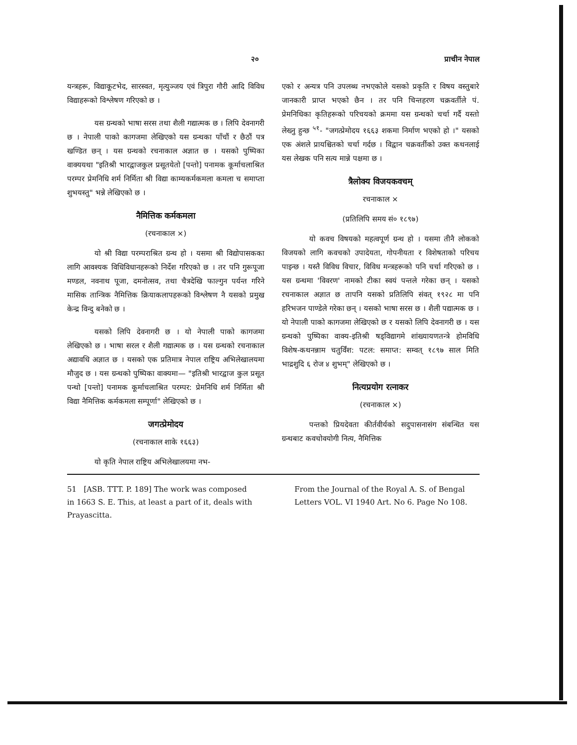२० प्राचीन नेपाल
यन्त्रहरू, विद्याकूटभेद, सारस्वत, मृत्युञ्जय एवं त्रिपुरा गौरी आदि विविध विद्याहरूको विश्लेषण गरिएको छ ।
यस ग्रन्थको भाषा सरस तथा शैली गद्यात्मक छ । लिपि देवनागरी छ । नेपाली पाको कागजमा लेखिएको यस ग्रन्थका पाँचौं र छैठौं पत्र खण्डित छन् । यस ग्रन्थको रचनाकाल अज्ञात छ । यसको पुष्पिका वाक्ययथा "इतिश्री भारद्वाजकुल प्रसूतयेतो [पन्तो] पनामक कूर्माचलाश्रित परम्पर प्रेमनिधि शर्म निर्मिता श्री विद्या काम्यकर्मकमला कमला च समाप्ता शुभयस्तु" भन्ने लेखिएको छ ।
नैमित्तिक कर्मकमला
(रचनाकाल ×)
यो श्री विद्या परम्पराश्रित ग्रन्थ हो । यसमा श्री विद्योपासकका लागि आवश्यक विधिविधानहरूको निर्देश गरिएको छ । तर पनि गुरूपूजा मण्डल, नवनाथ पूजा, दमनोत्सव, तथा चैत्रदेखि फाल्गुन पर्यन्त गरिने मासिक तान्त्रिक नैमित्तिक क्रियाकलापहरूको विश्लेषण नै यसको प्रमुख केन्द्र विन्दु बनेको छ ।
यसको लिपि देवनागरी छ । यो नेपाली पाको कागजमा लेखिएको छ । भाषा सरल र शैली गद्यात्मक छ । यस ग्रन्थको रचनाकाल अद्यावधि अज्ञात छ । यसको एक प्रतिमात्र नेपाल राष्ट्रिय अभिलेखालयमा मौजुद छ । यस ग्रन्थको पुष्पिका वाक्यमा— "इतिश्री भारद्वाज कुल प्रसूत पन्थो [पन्तो] पनामक कूर्माचलाश्रित परम्पर: प्रेमनिधि शर्म निर्मिता श्री विद्या नैमित्तिक कर्मकमला सम्पूर्णा" लेखिएको छ ।
जगत्प्रेमोदय
(रचनाकाल शाके १६६३)
यो कृति नेपाल राष्ट्रिय अभिलेखालयमा नभ-
एको र अन्यत्र पनि उपलब्ध नभएकोले यसको प्रकृति र विषय वस्तुबारे जानकारी प्राप्त भएको छैन । तर पनि चिन्तहरण चक्रवर्तीले पं. प्रेमनिधिका कृतिहरूको परिचयको क्रममा यस ग्रन्थको चर्चा गर्दै यस्तो लेख्नु हुन्छ <sup>५१</sup>- "जगत्प्रेमोदय १६६३ शकमा निर्माण भएको हो ।" यसको एक अंशले प्रायश्चितको चर्चा गर्दछ । विद्वान चक्रवर्तीको उक्त कथनलाई यस लेखक पनि सत्य मान्ने पक्षमा छ ।
त्रैलोक्य विजयकवचम्
रचनाकाल ×
(प्रतिलिपि समय सं० १८९७)
यो कवच विषयको महत्वपूर्ण ग्रन्थ हो । यसमा तीनै लोकको विजयको लागि कवचको उपादेयता, गोपनीयता र विशेषताको परिचय पाइन्छ । यस्तै विविध विचार, विविध मन्त्रहरूको पनि चर्चा गरिएको छ । यस ग्रन्थमा 'विवरण' नामको टीका स्वयं पन्तले गरेका छन् । यसको रचनाकाल अज्ञात छ तापनि यसको प्रतिलिपि संवत् १९२८ मा पनि हरिभजन पाण्डेले गरेका छन् । यसको भाषा सरस छ । शैली पद्यात्मक छ । यो नेपाली पाको कागजमा लेखिएको छ र यसको लिपि देवनागरी छ । यस ग्रन्थको पुष्पिका वाक्य-इतिश्री षड्विद्यागमे शांख्यायणतन्त्रे होमविधि विशेष-कथनन्नाम चतुर्विंश: पटल: समाप्त: सम्वत् १८९७ साल मिति भाद्रशुदि ६ रोज ४ शुभम्" लेखिएको छ ।
नित्यप्रयोग रत्नाकर
(रचनाकाल ×)
पन्तको प्रियदेवता कीर्तवीर्यको सदुपासनासंग संबन्धित यस ग्रन्थबाट कवचोवयोगी नित्य, नैमित्तिक
51 [ASB. TTT. P. 189] The work was composed in 1663 S. E. This, at least a part of it, deals with Prayascitta.
From the Journal of the Royal A. S. of Bengal Letters VOL. VI 1940 Art. No 6. Page No 108.